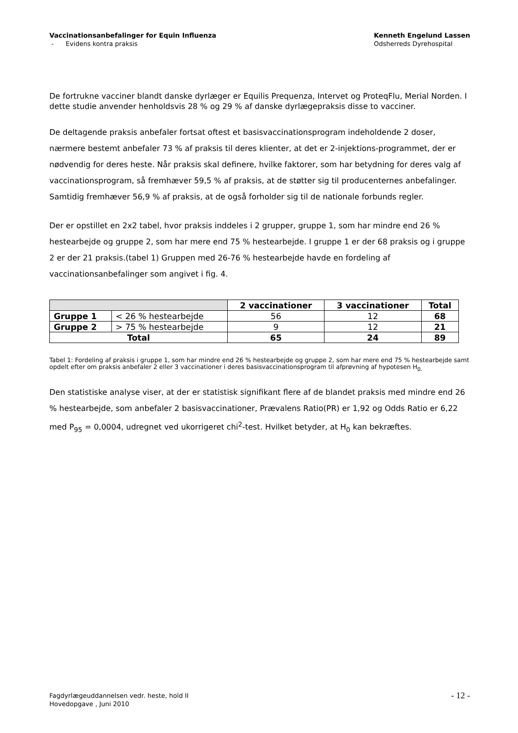Vaccinationsanbefalinger for Equin Influenza
- Evidens kontra praksis
Kenneth Engelund Lassen
Odsherreds Dyrehospital
De fortrukne vacciner blandt danske dyrlæger er Equilis Prequenza, Intervet og ProteqFlu, Merial Norden. I dette studie anvender henholdsvis 28 % og 29 % af danske dyrlægepraksis disse to vacciner.
De deltagende praksis anbefaler fortsat oftest et basisvaccinationsprogram indeholdende 2 doser, nærmere bestemt anbefaler 73 % af praksis til deres klienter, at det er 2-injektions-programmet, der er nødvendig for deres heste. Når praksis skal definere, hvilke faktorer, som har betydning for deres valg af vaccinationsprogram, så fremhæver 59,5 % af praksis, at de støtter sig til producenternes anbefalinger. Samtidig fremhæver 56,9 % af praksis, at de også forholder sig til de nationale forbunds regler.
Der er opstillet en 2x2 tabel, hvor praksis inddeles i 2 grupper, gruppe 1, som har mindre end 26 % hestearbejde og gruppe 2, som har mere end 75 % hestearbejde. I gruppe 1 er der 68 praksis og i gruppe 2 er der 21 praksis.(tabel 1) Gruppen med 26-76 % hestearbejde havde en fordeling af vaccinationsanbefalinger som angivet i fig. 4.
| | | 2 vaccinationer | 3 vaccinationer | Total |
| --- | --- | --- | --- | --- |
| Gruppe 1 | < 26 % hestearbejde | 56 | 12 | 68 |
| Gruppe 2 | > 75 % hestearbejde | 9 | 12 | 21 |
| Total | | 65 | 24 | 89 |
Tabel 1: Fordeling af praksis i gruppe 1, som har mindre end 26 % hestearbejde og gruppe 2, som har mere end 75 % hestearbejde samt opdelt efter om praksis anbefaler 2 eller 3 vaccinationer i deres basisvaccinationsprogram til afprøvning af hypotesen H<sub>0.</sub>
Den statistiske analyse viser, at der er statistisk signifikant flere af de blandet praksis med mindre end 26 % hestearbejde, som anbefaler 2 basisvaccinationer, Prævalens Ratio(PR) er 1,92 og Odds Ratio er 6,22 med P<sub>95</sub> = 0,0004, udregnet ved ukorrigeret chi<sup>2</sup>-test. Hvilket betyder, at H<sub>0</sub> kan bekræftes.
Fagdyrlægeuddannelsen vedr. heste, hold II
Hovedopgave , Juni 2010
- 12 -